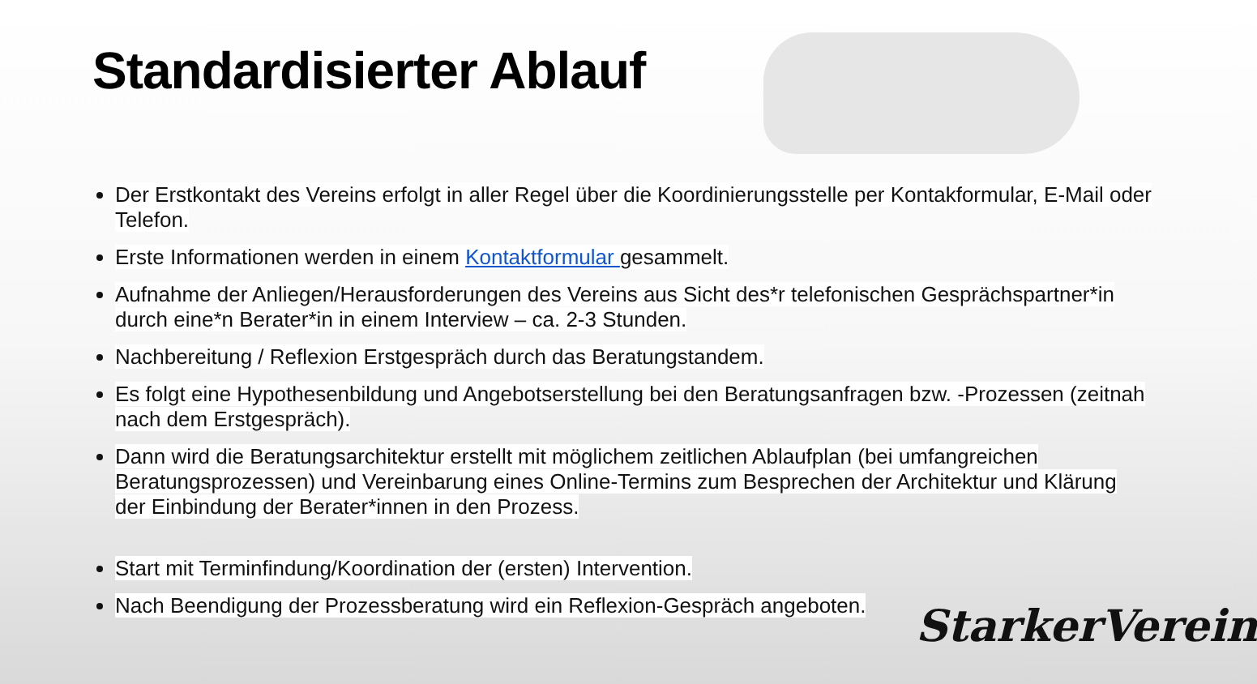Standardisierter Ablauf
Der Erstkontakt des Vereins erfolgt in aller Regel über die Koordinierungsstelle per Kontakformular, E-Mail oder Telefon.
Erste Informationen werden in einem Kontaktformular gesammelt.
Aufnahme der Anliegen/Herausforderungen des Vereins aus Sicht des*r telefonischen Gesprächspartner*in durch eine*n Berater*in in einem Interview – ca. 2-3 Stunden.
Nachbereitung / Reflexion Erstgespräch durch das Beratungstandem.
Es folgt eine Hypothesenbildung und Angebotserstellung bei den Beratungsanfragen bzw. -Prozessen (zeitnah nach dem Erstgespräch).
Dann wird die Beratungsarchitektur erstellt mit möglichem zeitlichen Ablaufplan (bei umfangreichen Beratungsprozessen) und Vereinbarung eines Online-Termins zum Besprechen der Architektur und Klärung der Einbindung der Berater*innen in den Prozess.
Start mit Terminfindung/Koordination der (ersten) Intervention.
Nach Beendigung der Prozessberatung wird ein Reflexion-Gespräch angeboten.
StarkerVerein